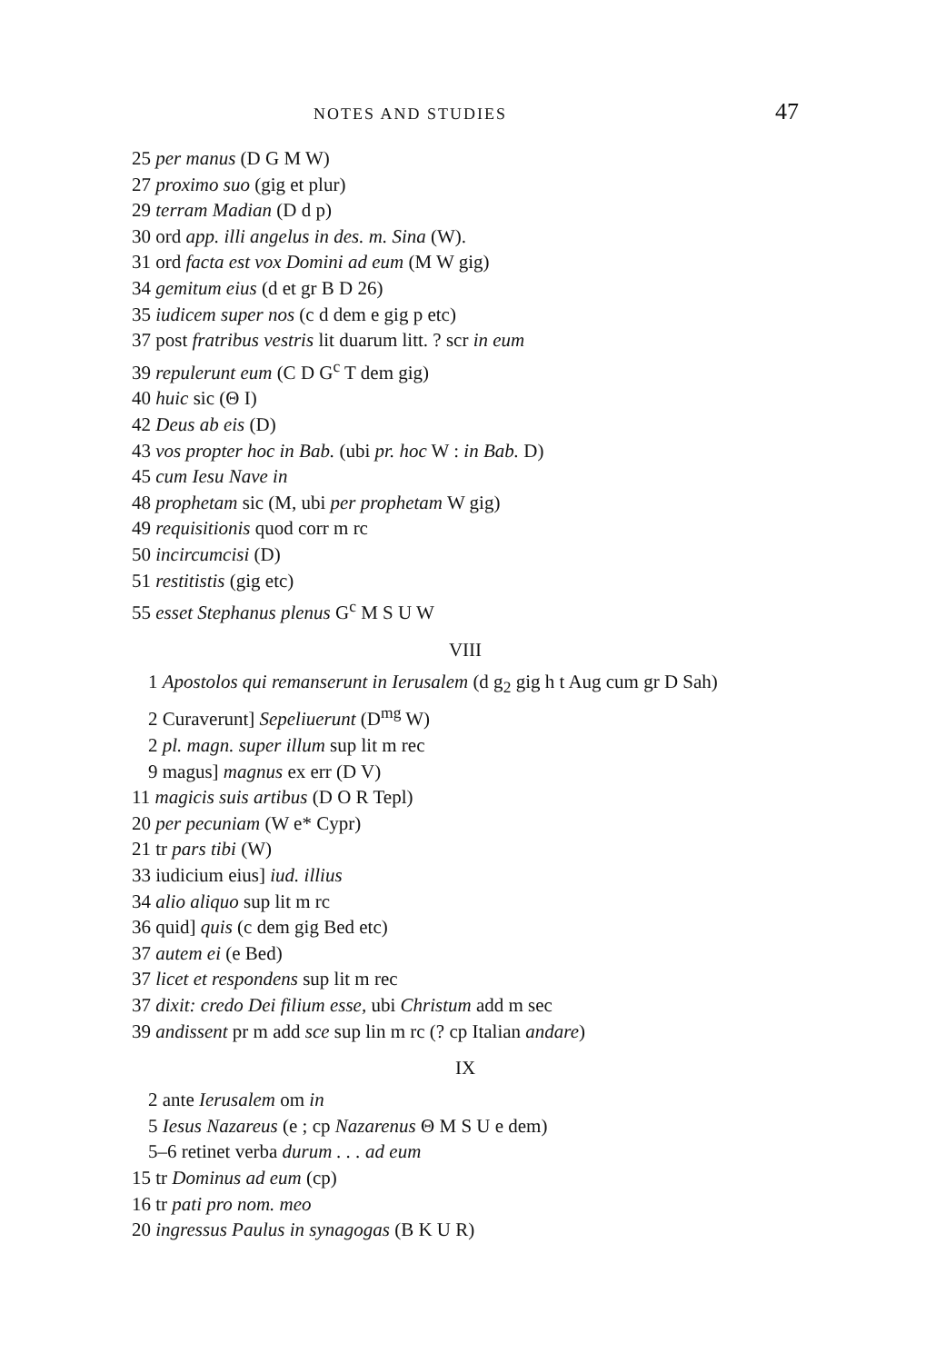NOTES AND STUDIES 47
25 per manus (D G M W)
27 proximo suo (gig et plur)
29 terram Madian (D d p)
30 ord app. illi angelus in des. m. Sina (W).
31 ord facta est vox Domini ad eum (M W gig)
34 gemitum eius (d et gr B D 26)
35 iudicem super nos (c d dem e gig p etc)
37 post fratribus vestris lit duarum litt. ? scr in eum
39 repulerunt eum (C D G<sup>c</sup> T dem gig)
40 huic sic (Θ I)
42 Deus ab eis (D)
43 vos propter hoc in Bab. (ubi pr. hoc W : in Bab. D)
45 cum Iesu Nave in
48 prophetam sic (M, ubi per prophetam W gig)
49 requisitionis quod corr m rc
50 incircumcisi (D)
51 restitistis (gig etc)
55 esset Stephanus plenus G<sup>c</sup> M S U W
VIII
1 Apostolos qui remanserunt in Ierusalem (d g<sub>2</sub> gig h t Aug cum gr D Sah)
2 Curaverunt] Sepeliuerunt (D<sup>mg</sup> W)
2 pl. magn. super illum sup lit m rec
9 magus] magnus ex err (D V)
11 magicis suis artibus (D O R Tepl)
20 per pecuniam (W e* Cypr)
21 tr pars tibi (W)
33 iudicium eius] iud. illius
34 alio aliquo sup lit m rc
36 quid] quis (c dem gig Bed etc)
37 autem ei (e Bed)
37 licet et respondens sup lit m rec
37 dixit: credo Dei filium esse, ubi Christum add m sec
39 andissent pr m add sce sup lin m rc (? cp Italian andare)
IX
2 ante Ierusalem om in
5 Iesus Nazareus (e ; cp Nazarenus Θ M S U e dem)
5–6 retinet verba durum . . . ad eum
15 tr Dominus ad eum (cp)
16 tr pati pro nom. meo
20 ingressus Paulus in synagogas (B K U R)